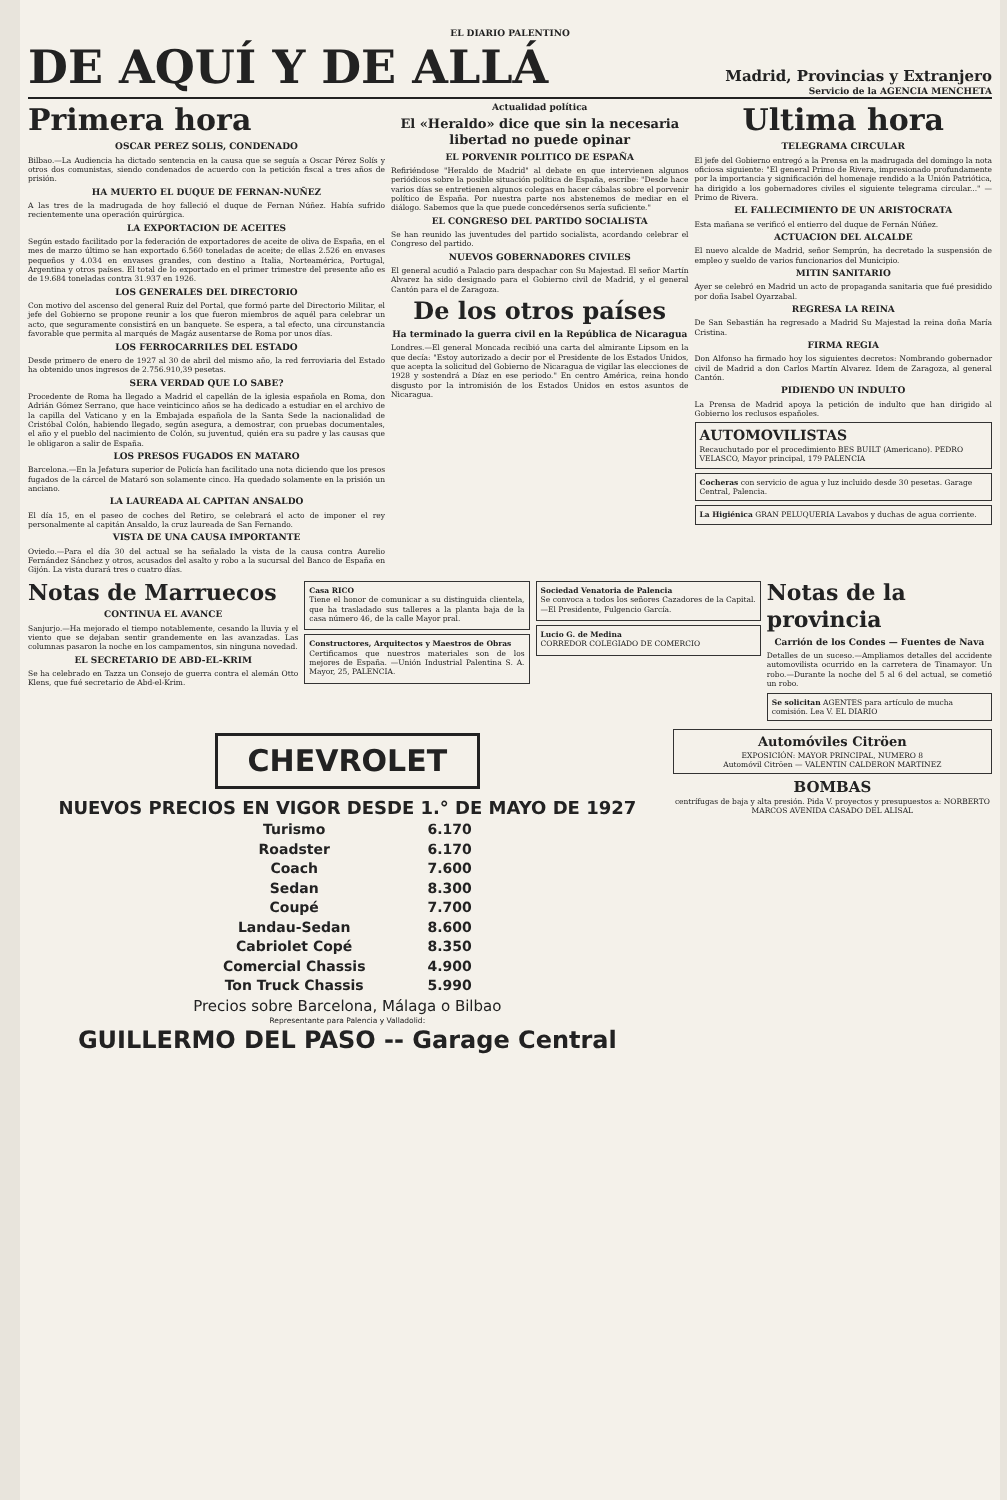EL DIARIO PALENTINO
DE AQUÍ Y DE ALLÁ
Madrid, Provincias y Extranjero
Servicio de la AGENCIA MENCHETA
Primera hora
OSCAR PEREZ SOLIS, CONDENADO
Bilbao.—La Audiencia ha dictado sentencia en la causa que se seguía a Oscar Pérez Solís y otros dos comunistas, siendo condenados de acuerdo con la petición fiscal a tres años de prisión.
HA MUERTO EL DUQUE DE FERNAN-NUÑEZ
A las tres de la madrugada de hoy falleció el duque de Fernan Núñez. Había sufrido recientemente una operación quirúrgica.
LA EXPORTACION DE ACEITES
Según estado facilitado por la federación de exportadores de aceite de oliva de España, en el mes de marzo último se han exportado 6.560 toneladas de aceite; de ellas 2.526 en envases pequeños y 4.034 en envases grandes, con destino a Italia, Norteamérica, Portugal, Argentina y otros países. El total de lo exportado en el primer trimestre del presente año es de 19.684 toneladas contra 31.937 en 1926.
LOS GENERALES DEL DIRECTORIO
Con motivo del ascenso del general Ruiz del Portal, que formó parte del Directorio Militar, el jefe del Gobierno se propone reunir a los que fueron miembros de aquél para celebrar un acto, que seguramente consistirá en un banquete. Se espera, a tal efecto, una circunstancia favorable que permita al marqués de Magáz ausentarse de Roma por unos días.
LOS FERROCARRILES DEL ESTADO
Desde primero de enero de 1927 al 30 de abril del mismo año, la red ferroviaria del Estado ha obtenido unos ingresos de 2.756.910,39 pesetas.
SERA VERDAD QUE LO SABE?
Procedente de Roma ha llegado a Madrid el capellán de la iglesia española en Roma, don Adrián Gómez Serrano, que hace veinticinco años se ha dedicado a estudiar en el archivo de la capilla del Vaticano y en la Embajada española de la Santa Sede la nacionalidad de Cristóbal Colón, habiendo llegado, según asegura, a demostrar, con pruebas documentales, el año y el pueblo del nacimiento de Colón, su juventud, quién era su padre y las causas que le obligaron a salir de España.
LOS PRESOS FUGADOS EN MATARO
Barcelona.—En la Jefatura superior de Policía han facilitado una nota diciendo que los presos fugados de la cárcel de Mataró son solamente cinco. Ha quedado solamente en la prisión un anciano.
LA LAUREADA AL CAPITAN ANSALDO
El día 15, en el paseo de coches del Retiro, se celebrará el acto de imponer el rey personalmente al capitán Ansaldo, la cruz laureada de San Fernando.
VISTA DE UNA CAUSA IMPORTANTE
Oviedo.—Para el día 30 del actual se ha señalado la vista de la causa contra Aurelio Fernández Sánchez y otros, acusados del asalto y robo a la sucursal del Banco de España en Gijón. La vista durará tres o cuatro días.
Actualidad política
El «Heraldo» dice que sin la necesaria libertad no puede opinar
EL PORVENIR POLITICO DE ESPAÑA
Refiriéndose "Heraldo de Madrid" al debate en que intervienen algunos periódicos sobre la posible situación política de España, escribe: "Desde hace varios días se entretienen algunos colegas en hacer cábalas sobre el porvenir político de España. Por nuestra parte nos abstenemos de mediar en el diálogo. Sabemos que la que puede concedérsenos sería suficiente."
EL CONGRESO DEL PARTIDO SOCIALISTA
Se han reunido las juventudes del partido socialista, acordando celebrar el Congreso del partido.
NUEVOS GOBERNADORES CIVILES
El general acudió a Palacio para despachar con Su Majestad. El señor Martín Alvarez ha sido designado para el Gobierno civil de Madrid, y el general Cantón para el de Zaragoza.
De los otros países
Ha terminado la guerra civil en la República de Nicaragua
Londres.—El general Moncada recibió una carta del almirante Lipsom en la que decía: "Estoy autorizado a decir por el Presidente de los Estados Unidos, que acepta la solicitud del Gobierno de Nicaragua de vigilar las elecciones de 1928 y sostendrá a Díaz en ese periodo." En centro América, reina hondo disgusto por la intromisión de los Estados Unidos en estos asuntos de Nicaragua.
Ultima hora
TELEGRAMA CIRCULAR
El jefe del Gobierno entregó a la Prensa en la madrugada del domingo la nota oficiosa siguiente: "El general Primo de Rivera, impresionado profundamente por la importancia y significación del homenaje rendido a la Unión Patriótica, ha dirigido a los gobernadores civiles el siguiente telegrama circular..." —Primo de Rivera.
EL FALLECIMIENTO DE UN ARISTOCRATA
Esta mañana se verificó el entierro del duque de Fernán Núñez.
ACTUACION DEL ALCALDE
El nuevo alcalde de Madrid, señor Semprún, ha decretado la suspensión de empleo y sueldo de varios funcionarios del Municipio.
MITIN SANITARIO
Ayer se celebró en Madrid un acto de propaganda sanitaria que fué presidido por doña Isabel Oyarzabal.
REGRESA LA REINA
De San Sebastián ha regresado a Madrid Su Majestad la reina doña María Cristina.
FIRMA REGIA
Don Alfonso ha firmado hoy los siguientes decretos: Nombrando gobernador civil de Madrid a don Carlos Martín Alvarez. Idem de Zaragoza, al general Cantón.
PIDIENDO UN INDULTO
La Prensa de Madrid apoya la petición de indulto que han dirigido al Gobierno los reclusos españoles.
AUTOMOVILISTAS
Recauchutado por el procedimiento BES BUILT (Americano). PEDRO VELASCO, Mayor principal, 179 PALENCIA
Cocheras con servicio de agua y luz incluido desde 30 pesetas. Garage Central, Palencia.
La Higiénica GRAN PELUQUERIA Lavabos y duchas de agua corriente.
Notas de Marruecos
CONTINUA EL AVANCE
Sanjurjo.—Ha mejorado el tiempo notablemente, cesando la lluvia y el viento que se dejaban sentir grandemente en las avanzadas. Las columnas pasaron la noche en los campamentos, sin ninguna novedad.
EL SECRETARIO DE ABD-EL-KRIM
Se ha celebrado en Tazza un Consejo de guerra contra el alemán Otto Klens, que fué secretario de Abd-el-Krim.
Casa RICO
Tiene el honor de comunicar a su distinguida clientela, que ha trasladado sus talleres a la planta baja de la casa número 46, de la calle Mayor pral.
Constructores, Arquitectos y Maestros de Obras
Certificamos que nuestros materiales son de los mejores de España. —Unión Industrial Palentina S. A. Mayor, 25, PALENCIA.
Sociedad Venatoria de Palencia
Se convoca a todos los señores Cazadores de la Capital. —El Presidente, Fulgencio García.
Lucio G. de Medina
CORREDOR COLEGIADO DE COMERCIO
Notas de la provincia
Carrión de los Condes — Fuentes de Nava
Detalles de un suceso.—Ampliamos detalles del accidente automovilista ocurrido en la carretera de Tinamayor. Un robo.—Durante la noche del 5 al 6 del actual, se cometió un robo.
Se solicitan AGENTES para artículo de mucha comisión. Lea V. EL DIARIO
CHEVROLET
NUEVOS PRECIOS EN VIGOR DESDE 1.° DE MAYO DE 1927
| Turismo | 6.170 |
| Roadster | 6.170 |
| Coach | 7.600 |
| Sedan | 8.300 |
| Coupé | 7.700 |
| Landau-Sedan | 8.600 |
| Cabriolet Copé | 8.350 |
| Comercial Chassis | 4.900 |
| Ton Truck Chassis | 5.990 |
Precios sobre Barcelona, Málaga o Bilbao
Representante para Palencia y Valladolid:
GUILLERMO DEL PASO -- Garage Central
Automóviles Citröen
EXPOSICIÓN: MAYOR PRINCIPAL, NUMERO 8
Automóvil Citröen — VALENTIN CALDERON MARTINEZ
BOMBAS
centrífugas de baja y alta presión. Pida V. proyectos y presupuestos a: NORBERTO MARCOS AVENIDA CASADO DEL ALISAL